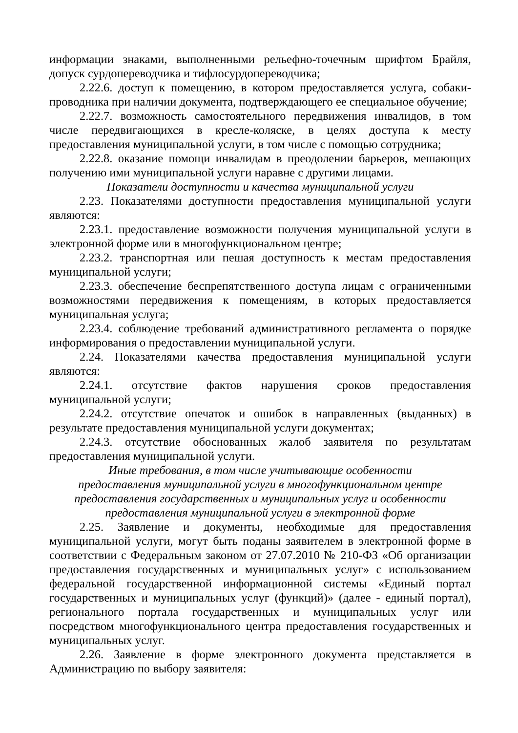информации знаками, выполненными рельефно-точечным шрифтом Брайля, допуск сурдопереводчика и тифлосурдопереводчика;
2.22.6. доступ к помещению, в котором предоставляется услуга, собаки-проводника при наличии документа, подтверждающего ее специальное обучение;
2.22.7. возможность самостоятельного передвижения инвалидов, в том числе передвигающихся в кресле-коляске, в целях доступа к месту предоставления муниципальной услуги, в том числе с помощью сотрудника;
2.22.8. оказание помощи инвалидам в преодолении барьеров, мешающих получению ими муниципальной услуги наравне с другими лицами.
Показатели доступности и качества муниципальной услуги
2.23. Показателями доступности предоставления муниципальной услуги являются:
2.23.1. предоставление возможности получения муниципальной услуги в электронной форме или в многофункциональном центре;
2.23.2. транспортная или пешая доступность к местам предоставления муниципальной услуги;
2.23.3. обеспечение беспрепятственного доступа лицам с ограниченными возможностями передвижения к помещениям, в которых предоставляется муниципальная услуга;
2.23.4. соблюдение требований административного регламента о порядке информирования о предоставлении муниципальной услуги.
2.24. Показателями качества предоставления муниципальной услуги являются:
2.24.1. отсутствие фактов нарушения сроков предоставления муниципальной услуги;
2.24.2. отсутствие опечаток и ошибок в направленных (выданных) в результате предоставления муниципальной услуги документах;
2.24.3. отсутствие обоснованных жалоб заявителя по результатам предоставления муниципальной услуги.
Иные требования, в том числе учитывающие особенности
предоставления муниципальной услуги в многофункциональном центре
предоставления государственных и муниципальных услуг и особенности
предоставления муниципальной услуги в электронной форме
2.25. Заявление и документы, необходимые для предоставления муниципальной услуги, могут быть поданы заявителем в электронной форме в соответствии с Федеральным законом от 27.07.2010 № 210-ФЗ «Об организации предоставления государственных и муниципальных услуг» с использованием федеральной государственной информационной системы «Единый портал государственных и муниципальных услуг (функций)» (далее - единый портал), регионального портала государственных и муниципальных услуг или посредством многофункционального центра предоставления государственных и муниципальных услуг.
2.26. Заявление в форме электронного документа представляется в Администрацию по выбору заявителя: